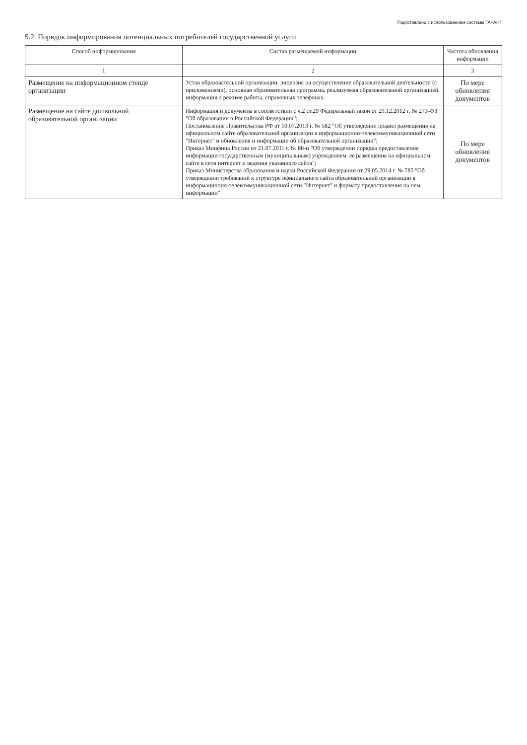Подготовлено с использованием системы ГАРАНТ
5.2. Порядок информирования потенциальных потребителей государственной услуги
| Способ информирования | Состав размещаемой информации | Частота обновления информации |
| --- | --- | --- |
| 1 | 2 | 3 |
| Размещение на информационном стенде организации | Устав образовательной организации, лицензия на осуществление образовательной деятельности (с приложениями), основная образовательная программа, реализуемая образовательной организацией, информация о режиме работы, справочных телефонах. | По мере обновления документов |
| Размещение на сайте дошкольной образовательной организации | Информация и документы в соответствии с ч.2 ст.29 Федеральный закон от 29.12.2012 г. № 273-ФЗ "Об образовании в Российской Федерации"; Постановление Правительства РФ от 10.07.2013 г. № 582 "Об утверждении правил размещения на официальном сайте образовательной организации в информационно-телекоммуникационной сети "Интернет" и обновления и информации об образовательной организации"; Приказ Минфина России от 21.07.2011 г. № 86-н "Об утверждении порядка предоставления информации государственным (муниципальным) учреждением, ее размещения на официальном сайте в сети интернет и ведения указанного сайта"; Приказ Министерства образования и науки Российской Федерации от 29.05.2014 г. № 785 "Об утверждении требований к структуре официального сайта образовательной организации в информационно-телекоммуникационной сети "Интернет" и формату предоставления на нем информации" | По мере обновления документов |